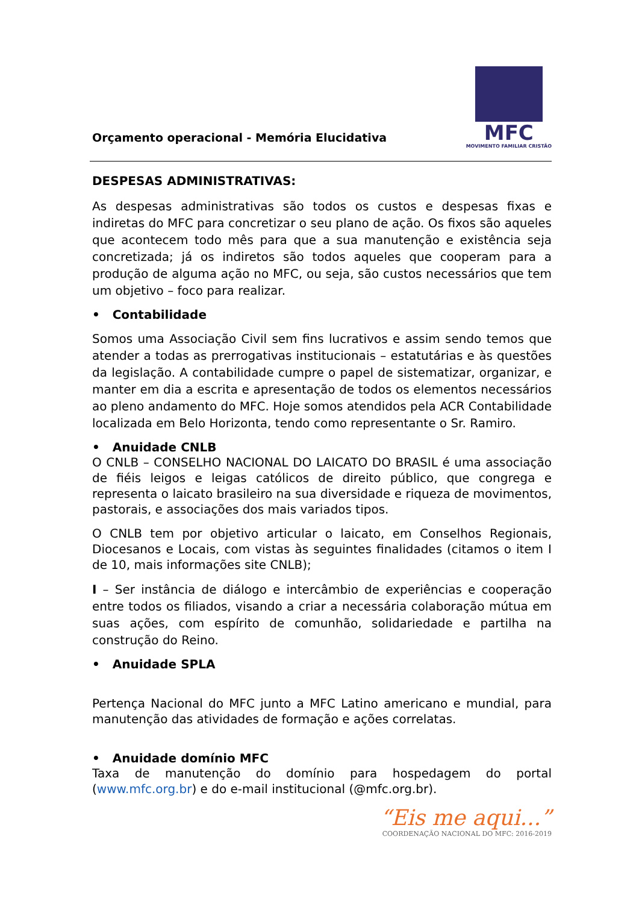Orçamento operacional - Memória Elucidativa
MFC
MOVIMENTO FAMILIAR CRISTÃO
DESPESAS ADMINISTRATIVAS:
As despesas administrativas são todos os custos e despesas fixas e indiretas do MFC para concretizar o seu plano de ação. Os fixos são aqueles que acontecem todo mês para que a sua manutenção e existência seja concretizada; já os indiretos são todos aqueles que cooperam para a produção de alguma ação no MFC, ou seja, são custos necessários que tem um objetivo – foco para realizar.
• Contabilidade
Somos uma Associação Civil sem fins lucrativos e assim sendo temos que atender a todas as prerrogativas institucionais – estatutárias e às questões da legislação. A contabilidade cumpre o papel de sistematizar, organizar, e manter em dia a escrita e apresentação de todos os elementos necessários ao pleno andamento do MFC. Hoje somos atendidos pela ACR Contabilidade localizada em Belo Horizonta, tendo como representante o Sr. Ramiro.
• Anuidade CNLB
O CNLB – CONSELHO NACIONAL DO LAICATO DO BRASIL é uma associação de fiéis leigos e leigas católicos de direito público, que congrega e representa o laicato brasileiro na sua diversidade e riqueza de movimentos, pastorais, e associações dos mais variados tipos.
O CNLB tem por objetivo articular o laicato, em Conselhos Regionais, Diocesanos e Locais, com vistas às seguintes finalidades (citamos o item I de 10, mais informações site CNLB);
I – Ser instância de diálogo e intercâmbio de experiências e cooperação entre todos os filiados, visando a criar a necessária colaboração mútua em suas ações, com espírito de comunhão, solidariedade e partilha na construção do Reino.
• Anuidade SPLA
Pertença Nacional do MFC junto a MFC Latino americano e mundial, para manutenção das atividades de formação e ações correlatas.
• Anuidade domínio MFC
Taxa de manutenção do domínio para hospedagem do portal (www.mfc.org.br) e do e-mail institucional (@mfc.org.br).
“Eis me aqui...”
COORDENAÇÃO NACIONAL DO MFC: 2016-2019